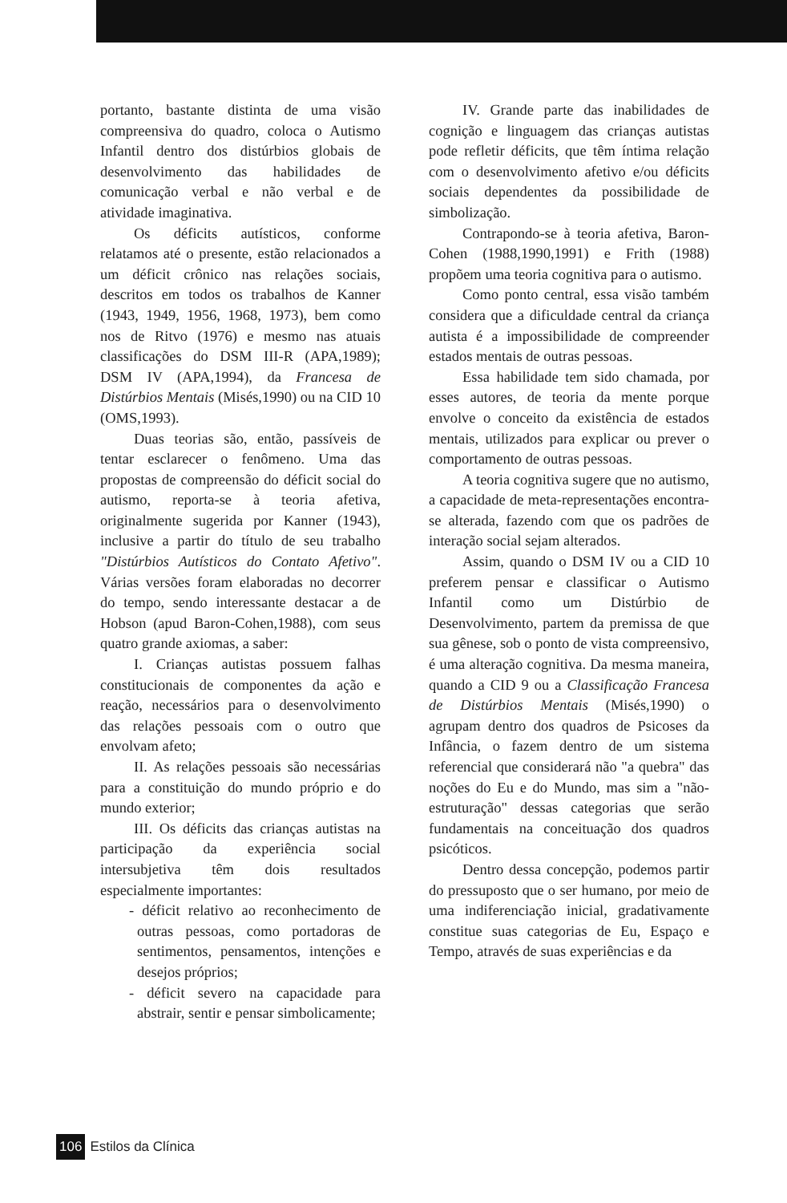portanto, bastante distinta de uma visão compreensiva do quadro, coloca o Autismo Infantil dentro dos distúrbios globais de desenvolvimento das habilidades de comunicação verbal e não verbal e de atividade imaginativa.
Os déficits autísticos, conforme relatamos até o presente, estão relacionados a um déficit crônico nas relações sociais, descritos em todos os trabalhos de Kanner (1943, 1949, 1956, 1968, 1973), bem como nos de Ritvo (1976) e mesmo nas atuais classificações do DSM III-R (APA,1989); DSM IV (APA,1994), da Francesa de Distúrbios Mentais (Misés,1990) ou na CID 10 (OMS,1993).
Duas teorias são, então, passíveis de tentar esclarecer o fenômeno. Uma das propostas de compreensão do déficit social do autismo, reporta-se à teoria afetiva, originalmente sugerida por Kanner (1943), inclusive a partir do título de seu trabalho "Distúrbios Autísticos do Contato Afetivo". Várias versões foram elaboradas no decorrer do tempo, sendo interessante destacar a de Hobson (apud Baron-Cohen,1988), com seus quatro grande axiomas, a saber:
I. Crianças autistas possuem falhas constitucionais de componentes da ação e reação, necessários para o desenvolvimento das relações pessoais com o outro que envolvam afeto;
II. As relações pessoais são necessárias para a constituição do mundo próprio e do mundo exterior;
III. Os déficits das crianças autistas na participação da experiência social intersubjetiva têm dois resultados especialmente importantes:
- déficit relativo ao reconhecimento de outras pessoas, como portadoras de sentimentos, pensamentos, intenções e desejos próprios;
- déficit severo na capacidade para abstrair, sentir e pensar simbolicamente;
IV. Grande parte das inabilidades de cognição e linguagem das crianças autistas pode refletir déficits, que têm íntima relação com o desenvolvimento afetivo e/ou déficits sociais dependentes da possibilidade de simbolização.
Contrapondo-se à teoria afetiva, Baron-Cohen (1988,1990,1991) e Frith (1988) propõem uma teoria cognitiva para o autismo.
Como ponto central, essa visão também considera que a dificuldade central da criança autista é a impossibilidade de compreender estados mentais de outras pessoas.
Essa habilidade tem sido chamada, por esses autores, de teoria da mente porque envolve o conceito da existência de estados mentais, utilizados para explicar ou prever o comportamento de outras pessoas.
A teoria cognitiva sugere que no autismo, a capacidade de meta-representações encontra-se alterada, fazendo com que os padrões de interação social sejam alterados.
Assim, quando o DSM IV ou a CID 10 preferem pensar e classificar o Autismo Infantil como um Distúrbio de Desenvolvimento, partem da premissa de que sua gênese, sob o ponto de vista compreensivo, é uma alteração cognitiva. Da mesma maneira, quando a CID 9 ou a Classificação Francesa de Distúrbios Mentais (Misés,1990) o agrupam dentro dos quadros de Psicoses da Infância, o fazem dentro de um sistema referencial que considerará não "a quebra" das noções do Eu e do Mundo, mas sim a "não-estruturação" dessas categorias que serão fundamentais na conceituação dos quadros psicóticos.
Dentro dessa concepção, podemos partir do pressuposto que o ser humano, por meio de uma indiferenciação inicial, gradativamente constitue suas categorias de Eu, Espaço e Tempo, através de suas experiências e da
106 Estilos da Clínica